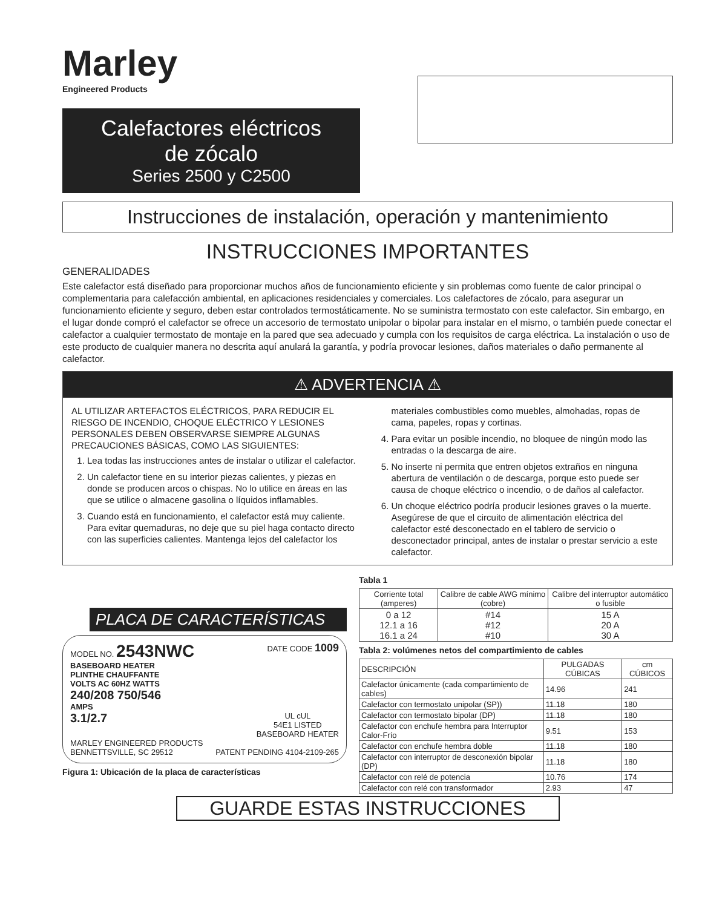Marley
Engineered Products
Calefactores eléctricos
de zócalo
Series 2500 y C2500
Instrucciones de instalación, operación y mantenimiento
INSTRUCCIONES IMPORTANTES
GENERALIDADES
Este calefactor está diseñado para proporcionar muchos años de funcionamiento eficiente y sin problemas como fuente de calor principal o complementaria para calefacción ambiental, en aplicaciones residenciales y comerciales. Los calefactores de zócalo, para asegurar un funcionamiento eficiente y seguro, deben estar controlados termostáticamente. No se suministra termostato con este calefactor. Sin embargo, en el lugar donde compró el calefactor se ofrece un accesorio de termostato unipolar o bipolar para instalar en el mismo, o también puede conectar el calefactor a cualquier termostato de montaje en la pared que sea adecuado y cumpla con los requisitos de carga eléctrica. La instalación o uso de este producto de cualquier manera no descrita aquí anulará la garantía, y podría provocar lesiones, daños materiales o daño permanente al calefactor.
⚠ ADVERTENCIA ⚠
AL UTILIZAR ARTEFACTOS ELÉCTRICOS, PARA REDUCIR EL RIESGO DE INCENDIO, CHOQUE ELÉCTRICO Y LESIONES PERSONALES DEBEN OBSERVARSE SIEMPRE ALGUNAS PRECAUCIONES BÁSICAS, COMO LAS SIGUIENTES:
1. Lea todas las instrucciones antes de instalar o utilizar el calefactor.
2. Un calefactor tiene en su interior piezas calientes, y piezas en donde se producen arcos o chispas. No lo utilice en áreas en las que se utilice o almacene gasolina o líquidos inflamables.
3. Cuando está en funcionamiento, el calefactor está muy caliente. Para evitar quemaduras, no deje que su piel haga contacto directo con las superficies calientes. Mantenga lejos del calefactor los materiales combustibles como muebles, almohadas, ropas de cama, papeles, ropas y cortinas.
4. Para evitar un posible incendio, no bloquee de ningún modo las entradas o la descarga de aire.
5. No inserte ni permita que entren objetos extraños en ninguna abertura de ventilación o de descarga, porque esto puede ser causa de choque eléctrico o incendio, o de daños al calefactor.
6. Un choque eléctrico podría producir lesiones graves o la muerte. Asegúrese de que el circuito de alimentación eléctrica del calefactor esté desconectado en el tablero de servicio o desconectador principal, antes de instalar o prestar servicio a este calefactor.
PLACA DE CARACTERÍSTICAS
MODEL NO. 2543NWC DATE CODE 1009
BASEBOARD HEATER
PLINTHE CHAUFFANTE
VOLTS AC 60HZ WATTS
240/208 750/546
AMPS
3.1/2.7 UL cUL
54E1 LISTED
BASEBOARD HEATER
MARLEY ENGINEERED PRODUCTS
BENNETTSVILLE, SC 29512 PATENT PENDING 4104-2109-265
Figura 1: Ubicación de la placa de características
Tabla 1
| Corriente total (amperes) | Calibre de cable AWG mínimo (cobre) | Calibre del interruptor automático o fusible |
| --- | --- | --- |
| 0 a 12 12.1 a 16 16.1 a 24 | #14 #12 #10 | 15 A 20 A 30 A |
Tabla 2: volúmenes netos del compartimiento de cables
| DESCRIPCIÓN | PULGADAS CÚBICAS | cm CÚBICOS |
| --- | --- | --- |
| Calefactor únicamente (cada compartimiento de cables) | 14.96 | 241 |
| Calefactor con termostato unipolar (SP)) | 11.18 | 180 |
| Calefactor con termostato bipolar (DP) | 11.18 | 180 |
| Calefactor con enchufe hembra para Interruptor Calor-Frío | 9.51 | 153 |
| Calefactor con enchufe hembra doble | 11.18 | 180 |
| Calefactor con interruptor de desconexión bipolar (DP) | 11.18 | 180 |
| Calefactor con relé de potencia | 10.76 | 174 |
| Calefactor con relé con transformador | 2.93 | 47 |
GUARDE ESTAS INSTRUCCIONES